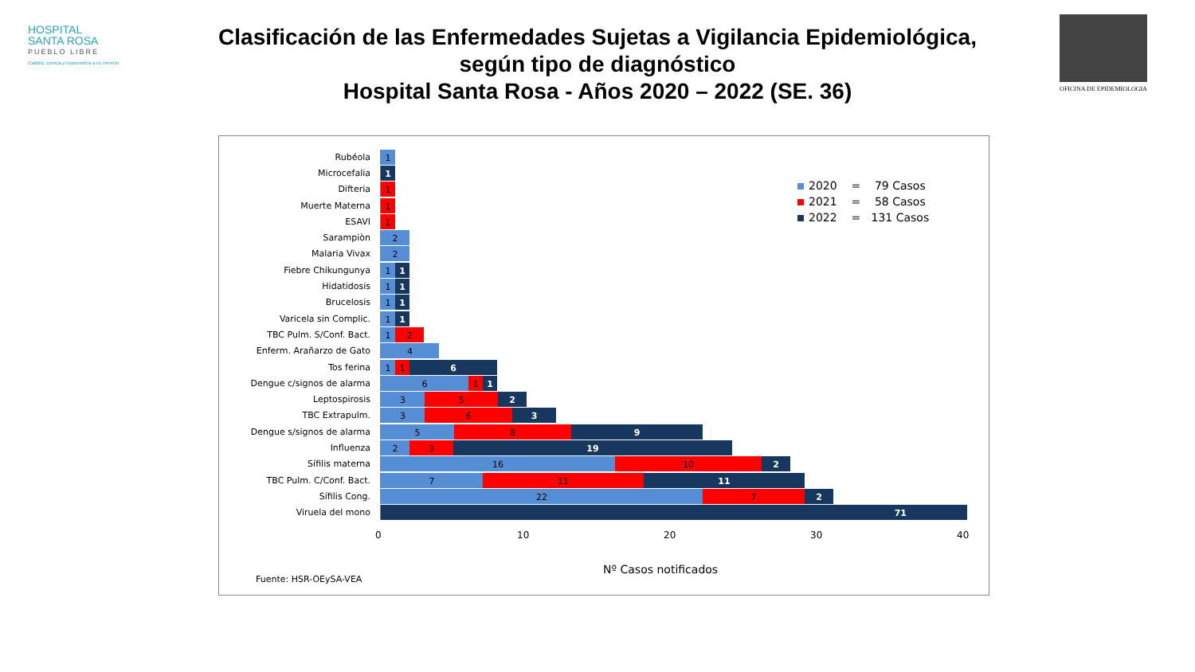HOSPITAL
SANTA ROSA
PUEBLO LIBRE
Calidez, ciencia y experiencia a su servicio
OFICINA DE EPIDEMIOLOGIA
Clasificación de las Enfermedades Sujetas a Vigilancia Epidemiológica,
según tipo de diagnóstico
Hospital Santa Rosa - Años 2020 – 2022 (SE. 36)
Rubéola
1
Microcefalia
1
Difteria
1
Muerte Materna
1
ESAVI
1
Sarampiòn
2
Malaria Vivax
2
Fiebre Chikungunya
1 1
Hidatidosis
1 1
Brucelosis
1 1
Varicela sin Complic.
1 1
TBC Pulm. S/Conf. Bact.
1 2
Enferm. Arañarzo de Gato
4
Tos ferina
1 1 6
Dengue c/signos de alarma
6 1 1
Leptospirosis
3 5 2
TBC Extrapulm.
3 6 3
Dengue s/signos de alarma
5 8 9
Influenza
2 3 19
Sífilis materna
16 10 2
TBC Pulm. C/Conf. Bact.
7 11 11
Sífilis Cong.
22 7 2
Viruela del mono
71
0 10 20 30 40
2020 = 79 Casos
2021 = 58 Casos
2022 = 131 Casos
Nº Casos notificados
Fuente: HSR-OEySA-VEA